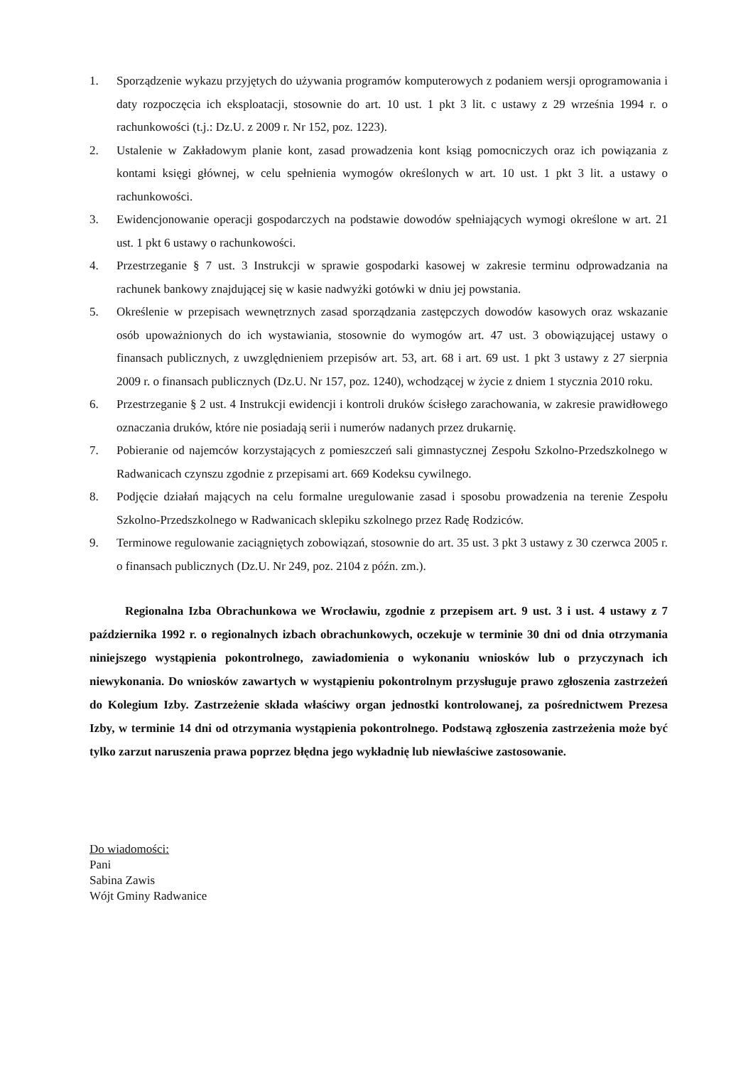1. Sporządzenie wykazu przyjętych do używania programów komputerowych z podaniem wersji oprogramowania i daty rozpoczęcia ich eksploatacji, stosownie do art. 10 ust. 1 pkt 3 lit. c ustawy z 29 września 1994 r. o rachunkowości (t.j.: Dz.U. z 2009 r. Nr 152, poz. 1223).
2. Ustalenie w Zakładowym planie kont, zasad prowadzenia kont ksiąg pomocniczych oraz ich powiązania z kontami księgi głównej, w celu spełnienia wymogów określonych w art. 10 ust. 1 pkt 3 lit. a ustawy o rachunkowości.
3. Ewidencjonowanie operacji gospodarczych na podstawie dowodów spełniających wymogi określone w art. 21 ust. 1 pkt 6 ustawy o rachunkowości.
4. Przestrzeganie § 7 ust. 3 Instrukcji w sprawie gospodarki kasowej w zakresie terminu odprowadzania na rachunek bankowy znajdującej się w kasie nadwyżki gotówki w dniu jej powstania.
5. Określenie w przepisach wewnętrznych zasad sporządzania zastępczych dowodów kasowych oraz wskazanie osób upoważnionych do ich wystawiania, stosownie do wymogów art. 47 ust. 3 obowiązującej ustawy o finansach publicznych, z uwzględnieniem przepisów art. 53, art. 68 i art. 69 ust. 1 pkt 3 ustawy z 27 sierpnia 2009 r. o finansach publicznych (Dz.U. Nr 157, poz. 1240), wchodzącej w życie z dniem 1 stycznia 2010 roku.
6. Przestrzeganie § 2 ust. 4 Instrukcji ewidencji i kontroli druków ścisłego zarachowania, w zakresie prawidłowego oznaczania druków, które nie posiadają serii i numerów nadanych przez drukarnię.
7. Pobieranie od najemców korzystających z pomieszczeń sali gimnastycznej Zespołu Szkolno-Przedszkolnego w Radwanicach czynszu zgodnie z przepisami art. 669 Kodeksu cywilnego.
8. Podjęcie działań mających na celu formalne uregulowanie zasad i sposobu prowadzenia na terenie Zespołu Szkolno-Przedszkolnego w Radwanicach sklepiku szkolnego przez Radę Rodziców.
9. Terminowe regulowanie zaciągniętych zobowiązań, stosownie do art. 35 ust. 3 pkt 3 ustawy z 30 czerwca 2005 r. o finansach publicznych (Dz.U. Nr 249, poz. 2104 z późn. zm.).
Regionalna Izba Obrachunkowa we Wrocławiu, zgodnie z przepisem art. 9 ust. 3 i ust. 4 ustawy z 7 października 1992 r. o regionalnych izbach obrachunkowych, oczekuje w terminie 30 dni od dnia otrzymania niniejszego wystąpienia pokontrolnego, zawiadomienia o wykonaniu wniosków lub o przyczynach ich niewykonania. Do wniosków zawartych w wystąpieniu pokontrolnym przysługuje prawo zgłoszenia zastrzeżeń do Kolegium Izby. Zastrzeżenie składa właściwy organ jednostki kontrolowanej, za pośrednictwem Prezesa Izby, w terminie 14 dni od otrzymania wystąpienia pokontrolnego. Podstawą zgłoszenia zastrzeżenia może być tylko zarzut naruszenia prawa poprzez błędna jego wykładnię lub niewłaściwe zastosowanie.
Do wiadomości:
Pani
Sabina Zawis
Wójt Gminy Radwanice